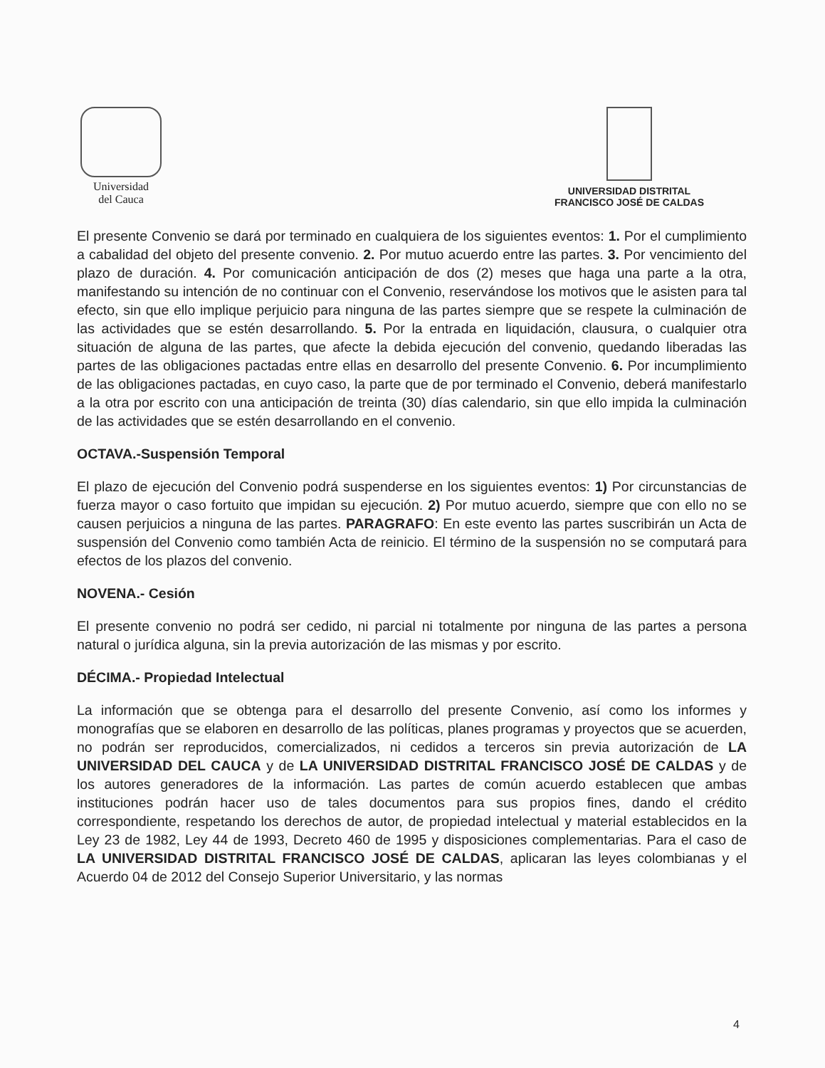Universidad
del Cauca
UNIVERSIDAD DISTRITAL
FRANCISCO JOSÉ DE CALDAS
El presente Convenio se dará por terminado en cualquiera de los siguientes eventos: 1. Por el cumplimiento a cabalidad del objeto del presente convenio. 2. Por mutuo acuerdo entre las partes. 3. Por vencimiento del plazo de duración. 4. Por comunicación anticipación de dos (2) meses que haga una parte a la otra, manifestando su intención de no continuar con el Convenio, reservándose los motivos que le asisten para tal efecto, sin que ello implique perjuicio para ninguna de las partes siempre que se respete la culminación de las actividades que se estén desarrollando. 5. Por la entrada en liquidación, clausura, o cualquier otra situación de alguna de las partes, que afecte la debida ejecución del convenio, quedando liberadas las partes de las obligaciones pactadas entre ellas en desarrollo del presente Convenio. 6. Por incumplimiento de las obligaciones pactadas, en cuyo caso, la parte que de por terminado el Convenio, deberá manifestarlo a la otra por escrito con una anticipación de treinta (30) días calendario, sin que ello impida la culminación de las actividades que se estén desarrollando en el convenio.
OCTAVA.-Suspensión Temporal
El plazo de ejecución del Convenio podrá suspenderse en los siguientes eventos: 1) Por circunstancias de fuerza mayor o caso fortuito que impidan su ejecución. 2) Por mutuo acuerdo, siempre que con ello no se causen perjuicios a ninguna de las partes. PARAGRAFO: En este evento las partes suscribirán un Acta de suspensión del Convenio como también Acta de reinicio. El término de la suspensión no se computará para efectos de los plazos del convenio.
NOVENA.- Cesión
El presente convenio no podrá ser cedido, ni parcial ni totalmente por ninguna de las partes a persona natural o jurídica alguna, sin la previa autorización de las mismas y por escrito.
DÉCIMA.- Propiedad Intelectual
La información que se obtenga para el desarrollo del presente Convenio, así como los informes y monografías que se elaboren en desarrollo de las políticas, planes programas y proyectos que se acuerden, no podrán ser reproducidos, comercializados, ni cedidos a terceros sin previa autorización de LA UNIVERSIDAD DEL CAUCA y de LA UNIVERSIDAD DISTRITAL FRANCISCO JOSÉ DE CALDAS y de los autores generadores de la información. Las partes de común acuerdo establecen que ambas instituciones podrán hacer uso de tales documentos para sus propios fines, dando el crédito correspondiente, respetando los derechos de autor, de propiedad intelectual y material establecidos en la Ley 23 de 1982, Ley 44 de 1993, Decreto 460 de 1995 y disposiciones complementarias. Para el caso de LA UNIVERSIDAD DISTRITAL FRANCISCO JOSÉ DE CALDAS, aplicaran las leyes colombianas y el Acuerdo 04 de 2012 del Consejo Superior Universitario, y las normas
4